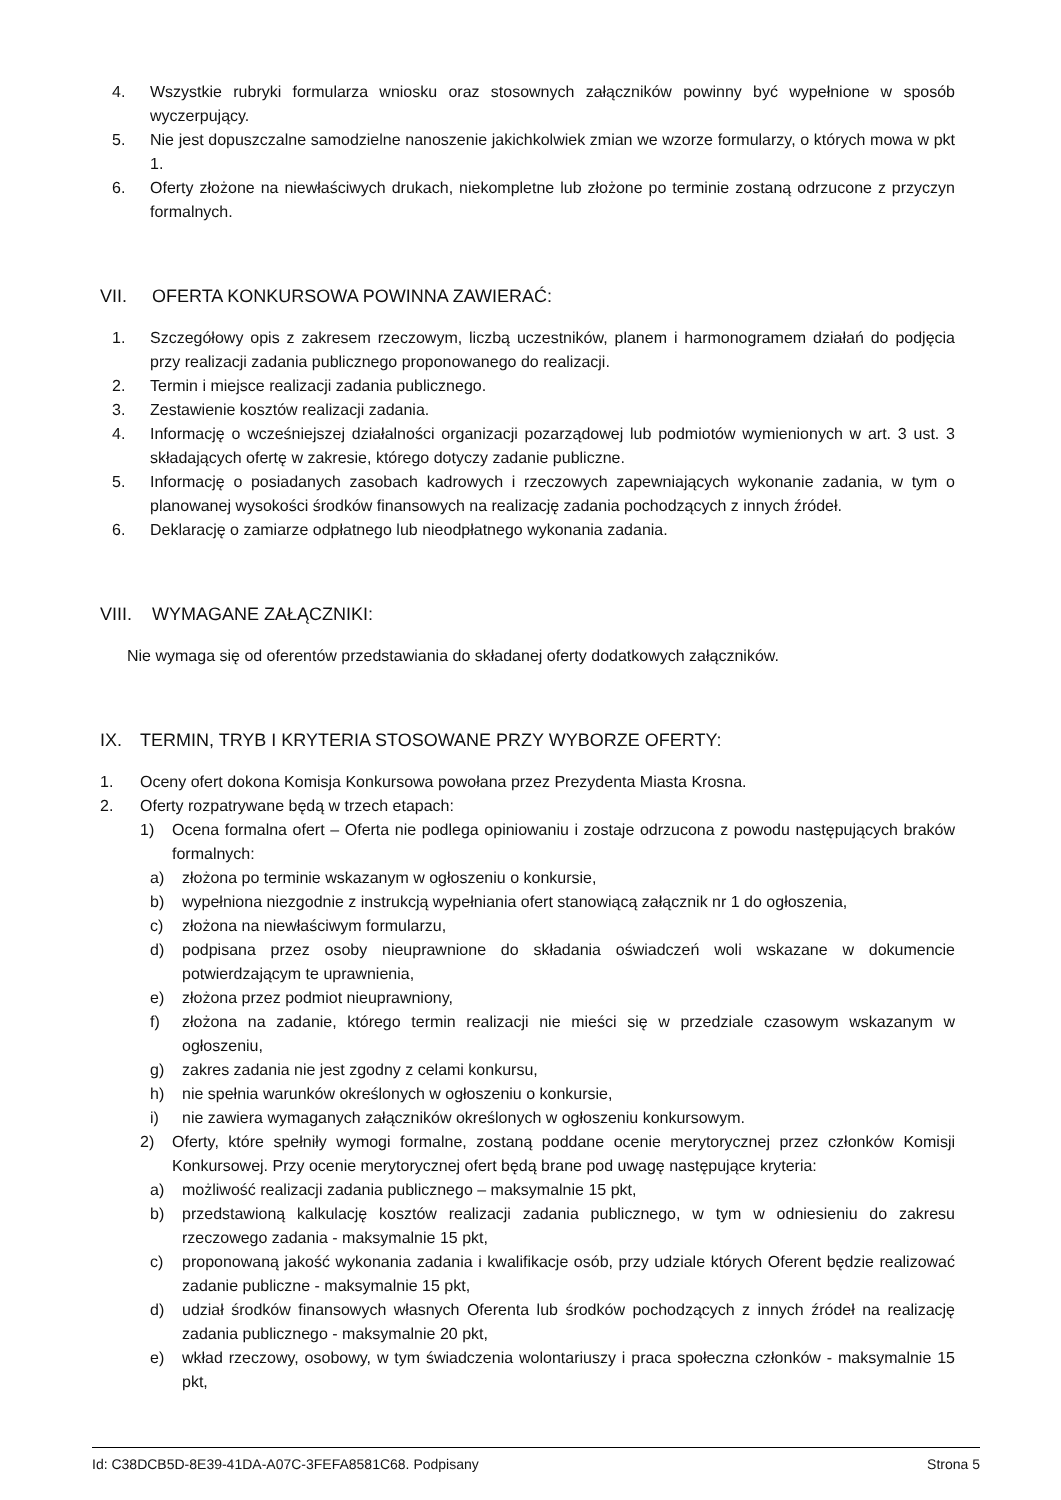4. Wszystkie rubryki formularza wniosku oraz stosownych załączników powinny być wypełnione w sposób wyczerpujący.
5. Nie jest dopuszczalne samodzielne nanoszenie jakichkolwiek zmian we wzorze formularzy, o których mowa w pkt 1.
6. Oferty złożone na niewłaściwych drukach, niekompletne lub złożone po terminie zostaną odrzucone z przyczyn formalnych.
VII. OFERTA KONKURSOWA POWINNA ZAWIERAĆ:
1. Szczegółowy opis z zakresem rzeczowym, liczbą uczestników, planem i harmonogramem działań do podjęcia przy realizacji zadania publicznego proponowanego do realizacji.
2. Termin i miejsce realizacji zadania publicznego.
3. Zestawienie kosztów realizacji zadania.
4. Informację o wcześniejszej działalności organizacji pozarządowej lub podmiotów wymienionych w art. 3 ust. 3 składających ofertę w zakresie, którego dotyczy zadanie publiczne.
5. Informację o posiadanych zasobach kadrowych i rzeczowych zapewniających wykonanie zadania, w tym o planowanej wysokości środków finansowych na realizację zadania pochodzących z innych źródeł.
6. Deklarację o zamiarze odpłatnego lub nieodpłatnego wykonania zadania.
VIII. WYMAGANE ZAŁĄCZNIKI:
Nie wymaga się od oferentów przedstawiania do składanej oferty dodatkowych załączników.
IX. TERMIN, TRYB I KRYTERIA STOSOWANE PRZY WYBORZE OFERTY:
1. Oceny ofert dokona Komisja Konkursowa powołana przez Prezydenta Miasta Krosna.
2. Oferty rozpatrywane będą w trzech etapach:
1) Ocena formalna ofert – Oferta nie podlega opiniowaniu i zostaje odrzucona z powodu następujących braków formalnych:
a) złożona po terminie wskazanym w ogłoszeniu o konkursie,
b) wypełniona niezgodnie z instrukcją wypełniania ofert stanowiącą załącznik nr 1 do ogłoszenia,
c) złożona na niewłaściwym formularzu,
d) podpisana przez osoby nieuprawnione do składania oświadczeń woli wskazane w dokumencie potwierdzającym te uprawnienia,
e) złożona przez podmiot nieuprawniony,
f) złożona na zadanie, którego termin realizacji nie mieści się w przedziale czasowym wskazanym w ogłoszeniu,
g) zakres zadania nie jest zgodny z celami konkursu,
h) nie spełnia warunków określonych w ogłoszeniu o konkursie,
i) nie zawiera wymaganych załączników określonych w ogłoszeniu konkursowym.
2) Oferty, które spełniły wymogi formalne, zostaną poddane ocenie merytorycznej przez członków Komisji Konkursowej. Przy ocenie merytorycznej ofert będą brane pod uwagę następujące kryteria:
a) możliwość realizacji zadania publicznego – maksymalnie 15 pkt,
b) przedstawioną kalkulację kosztów realizacji zadania publicznego, w tym w odniesieniu do zakresu rzeczowego zadania - maksymalnie 15 pkt,
c) proponowaną jakość wykonania zadania i kwalifikacje osób, przy udziale których Oferent będzie realizować zadanie publiczne - maksymalnie 15 pkt,
d) udział środków finansowych własnych Oferenta lub środków pochodzących z innych źródeł na realizację zadania publicznego - maksymalnie 20 pkt,
e) wkład rzeczowy, osobowy, w tym świadczenia wolontariuszy i praca społeczna członków - maksymalnie 15 pkt,
Id: C38DCB5D-8E39-41DA-A07C-3FEFA8581C68. Podpisany Strona 5